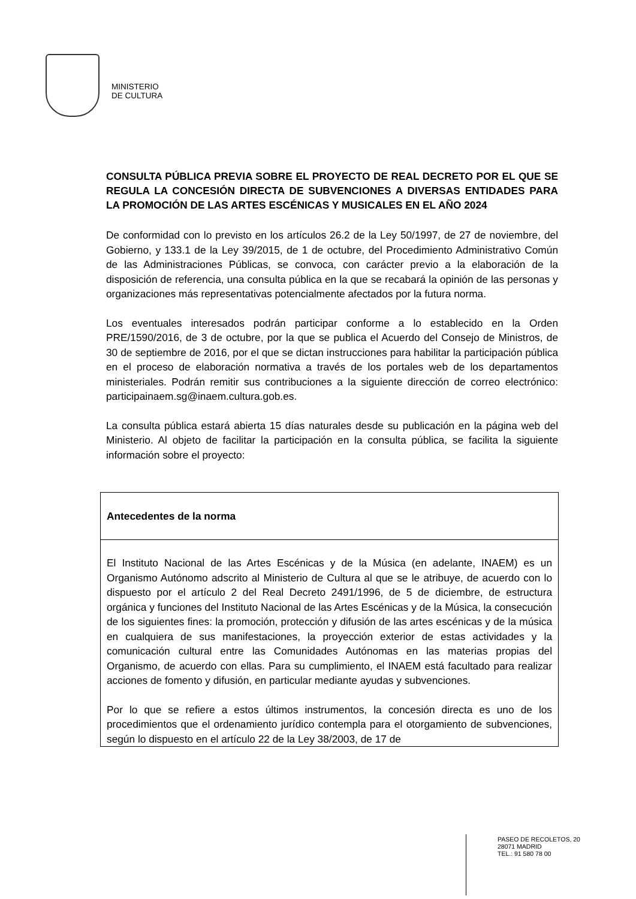MINISTERIO
DE CULTURA
CONSULTA PÚBLICA PREVIA SOBRE EL PROYECTO DE REAL DECRETO POR EL QUE SE REGULA LA CONCESIÓN DIRECTA DE SUBVENCIONES A DIVERSAS ENTIDADES PARA LA PROMOCIÓN DE LAS ARTES ESCÉNICAS Y MUSICALES EN EL AÑO 2024
De conformidad con lo previsto en los artículos 26.2 de la Ley 50/1997, de 27 de noviembre, del Gobierno, y 133.1 de la Ley 39/2015, de 1 de octubre, del Procedimiento Administrativo Común de las Administraciones Públicas, se convoca, con carácter previo a la elaboración de la disposición de referencia, una consulta pública en la que se recabará la opinión de las personas y organizaciones más representativas potencialmente afectados por la futura norma.
Los eventuales interesados podrán participar conforme a lo establecido en la Orden PRE/1590/2016, de 3 de octubre, por la que se publica el Acuerdo del Consejo de Ministros, de 30 de septiembre de 2016, por el que se dictan instrucciones para habilitar la participación pública en el proceso de elaboración normativa a través de los portales web de los departamentos ministeriales. Podrán remitir sus contribuciones a la siguiente dirección de correo electrónico: participainaem.sg@inaem.cultura.gob.es.
La consulta pública estará abierta 15 días naturales desde su publicación en la página web del Ministerio. Al objeto de facilitar la participación en la consulta pública, se facilita la siguiente información sobre el proyecto:
| Antecedentes de la norma |
| --- |
| El Instituto Nacional de las Artes Escénicas y de la Música (en adelante, INAEM) es un Organismo Autónomo adscrito al Ministerio de Cultura al que se le atribuye, de acuerdo con lo dispuesto por el artículo 2 del Real Decreto 2491/1996, de 5 de diciembre, de estructura orgánica y funciones del Instituto Nacional de las Artes Escénicas y de la Música, la consecución de los siguientes fines: la promoción, protección y difusión de las artes escénicas y de la música en cualquiera de sus manifestaciones, la proyección exterior de estas actividades y la comunicación cultural entre las Comunidades Autónomas en las materias propias del Organismo, de acuerdo con ellas. Para su cumplimiento, el INAEM está facultado para realizar acciones de fomento y difusión, en particular mediante ayudas y subvenciones. Por lo que se refiere a estos últimos instrumentos, la concesión directa es uno de los procedimientos que el ordenamiento jurídico contempla para el otorgamiento de subvenciones, según lo dispuesto en el artículo 22 de la Ley 38/2003, de 17 de |
PASEO DE RECOLETOS, 20
28071 MADRID
TEL.: 91 580 78 00